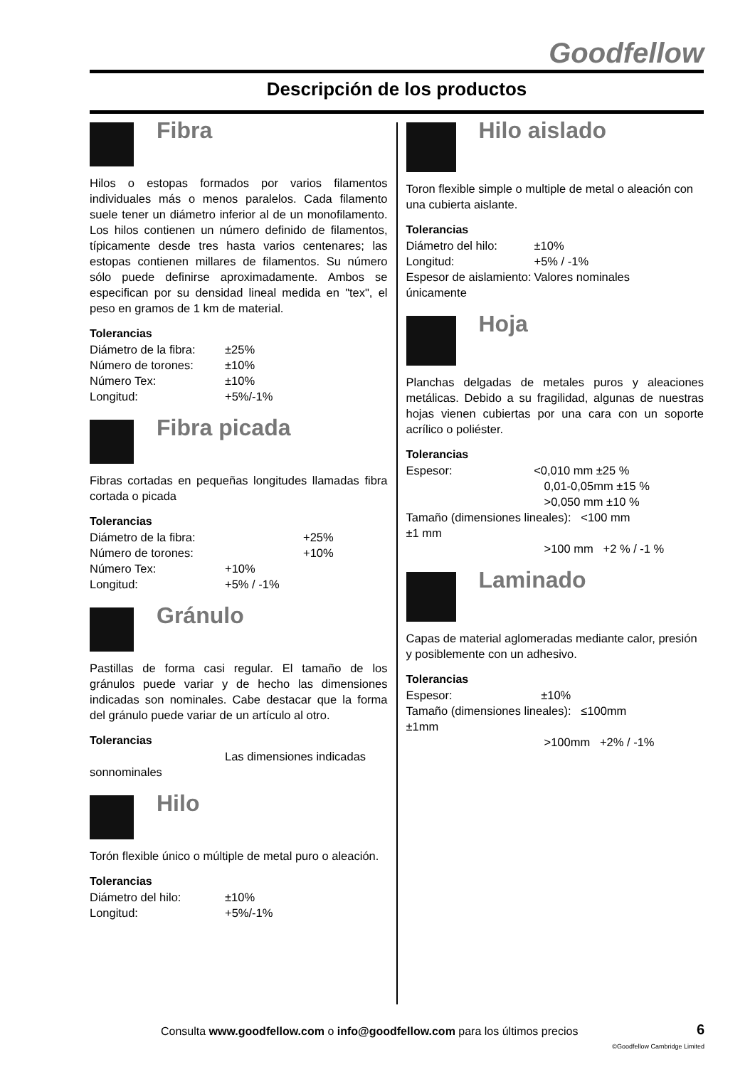Goodfellow
Descripción de los productos
Fibra
Hilos o estopas formados por varios filamentos individuales más o menos paralelos. Cada filamento suele tener un diámetro inferior al de un monofilamento. Los hilos contienen un número definido de filamentos, típicamente desde tres hasta varios centenares; las estopas contienen millares de filamentos. Su número sólo puede definirse aproximadamente. Ambos se especifican por su densidad lineal medida en "tex", el peso en gramos de 1 km de material.
Tolerancias
Diámetro de la fibra: ±25% Número de torones: ±10% Número Tex: ±10% Longitud: +5%/-1%
Fibra picada
Fibras cortadas en pequeñas longitudes llamadas fibra cortada o picada
Tolerancias
Diámetro de la fibra: +25% Número de torones: +10% Número Tex: +10% Longitud: +5% / -1%
Gránulo
Pastillas de forma casi regular. El tamaño de los gránulos puede variar y de hecho las dimensiones indicadas son nominales. Cabe destacar que la forma del gránulo puede variar de un artículo al otro.
Tolerancias
Las dimensiones indicadas
sonnominales
Hilo
Torón flexible único o múltiple de metal puro o aleación.
Tolerancias
Diámetro del hilo: ±10% Longitud: +5%/-1%
Hilo aislado
Toron flexible simple o multiple de metal o aleación con una cubierta aislante.
Tolerancias
Diámetro del hilo: ±10% Longitud: +5% / -1% Espesor de aislamiento: Valores nominales únicamente
Hoja
Planchas delgadas de metales puros y aleaciones metálicas. Debido a su fragilidad, algunas de nuestras hojas vienen cubiertas por una cara con un soporte acrílico o poliéster.
Tolerancias
Espesor: <0,010 mm ±25 %
0,01-0,05mm ±15 %
>0,050 mm ±10 %
Tamaño (dimensiones lineales): <100 mm
±1 mm
>100 mm +2 % / -1 %
Laminado
Capas de material aglomeradas mediante calor, presión y posiblemente con un adhesivo.
Tolerancias
Espesor: ±10%
Tamaño (dimensiones lineales): ≤100mm
±1mm
>100mm +2% / -1%
Consulta www.goodfellow.com o info@goodfellow.com para los últimos precios
6
©Goodfellow Cambridge Limited